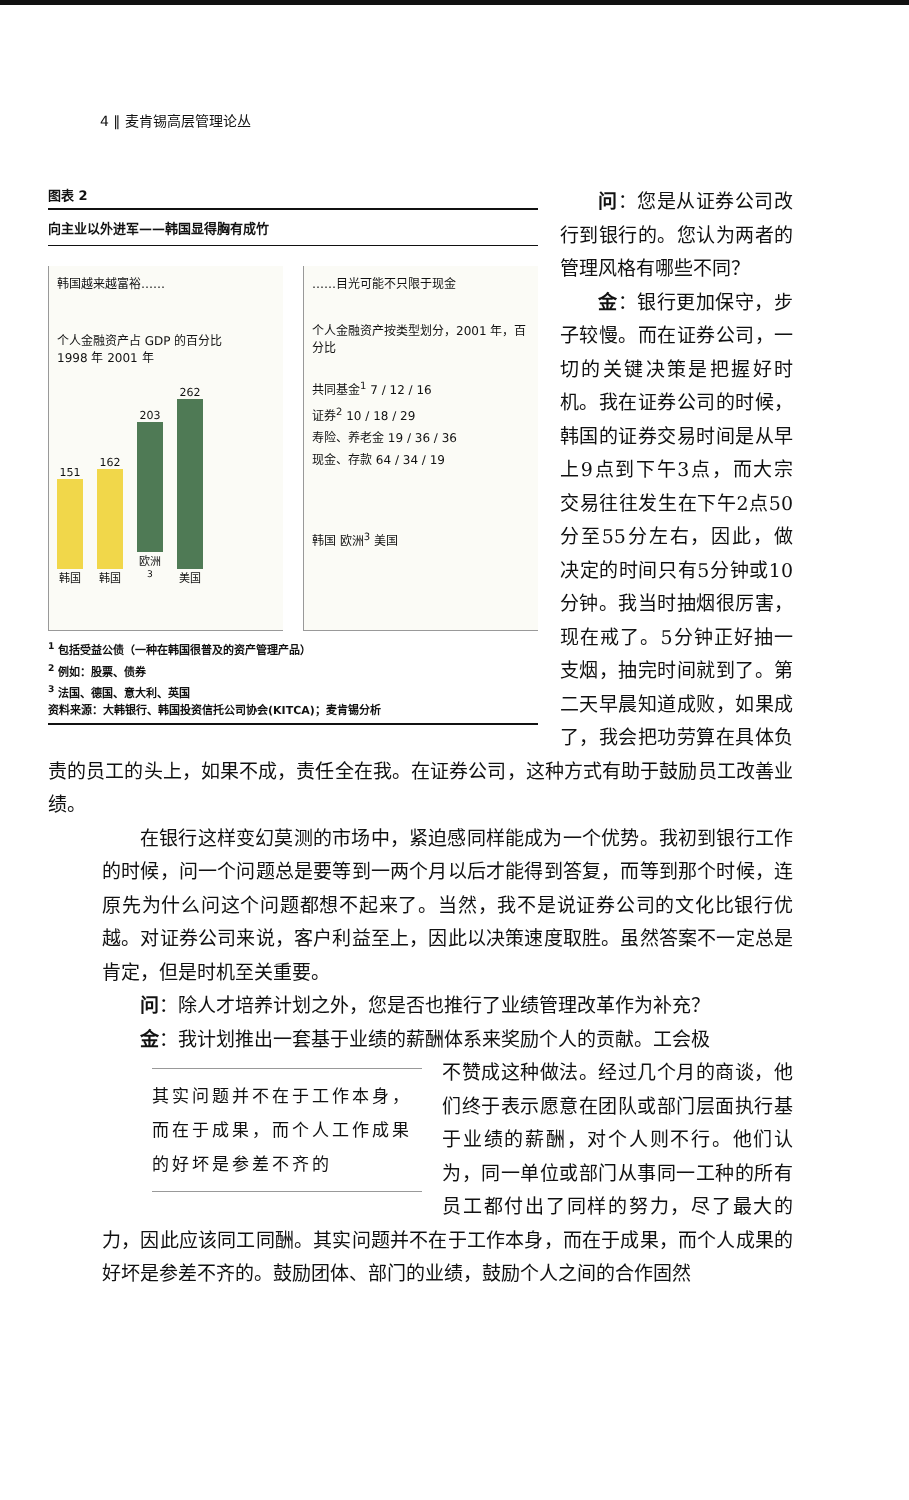4 ‖ 麦肯锡高层管理论丛
图表 2
向主业以外进军——韩国显得胸有成竹
韩国越来越富裕……
个人金融资产占 GDP 的百分比
1998 年 2001 年
151
韩国
162
韩国
203
欧洲<sup>3</sup>
262
美国
……目光可能不只限于现金
个人金融资产按类型划分，2001 年，百分比
共同基金<sup>1</sup> 7 / 12 / 16
证券<sup>2</sup> 10 / 18 / 29
寿险、养老金 19 / 36 / 36
现金、存款 64 / 34 / 19
韩国 欧洲<sup>3</sup> 美国
<sup>1</sup> 包括受益公债（一种在韩国很普及的资产管理产品）
<sup>2</sup> 例如：股票、债券
<sup>3</sup> 法国、德国、意大利、英国
资料来源：大韩银行、韩国投资信托公司协会(KITCA)；麦肯锡分析
问：您是从证券公司改行到银行的。您认为两者的管理风格有哪些不同？
金：银行更加保守，步子较慢。而在证券公司，一切的关键决策是把握好时机。我在证券公司的时候，韩国的证券交易时间是从早上9点到下午3点，而大宗交易往往发生在下午2点50分至55分左右，因此，做决定的时间只有5分钟或10分钟。我当时抽烟很厉害，现在戒了。5分钟正好抽一支烟，抽完时间就到了。第二天早晨知道成败，如果成了，我会把功劳算在具体负责的员工的头上，如果不成，责任全在我。在证券公司，这种方式有助于鼓励员工改善业绩。
在银行这样变幻莫测的市场中，紧迫感同样能成为一个优势。我初到银行工作的时候，问一个问题总是要等到一两个月以后才能得到答复，而等到那个时候，连原先为什么问这个问题都想不起来了。当然，我不是说证券公司的文化比银行优越。对证券公司来说，客户利益至上，因此以决策速度取胜。虽然答案不一定总是肯定，但是时机至关重要。
问：除人才培养计划之外，您是否也推行了业绩管理改革作为补充？
金：我计划推出一套基于业绩的薪酬体系来奖励个人的贡献。工会极
其实问题并不在于工作本身，而在于成果，而个人工作成果的好坏是参差不齐的
不赞成这种做法。经过几个月的商谈，他们终于表示愿意在团队或部门层面执行基于业绩的薪酬，对个人则不行。他们认为，同一单位或部门从事同一工种的所有员工都付出了同样的努力，尽了最大的力，因此应该同工同酬。其实问题并不在于工作本身，而在于成果，而个人成果的好坏是参差不齐的。鼓励团体、部门的业绩，鼓励个人之间的合作固然